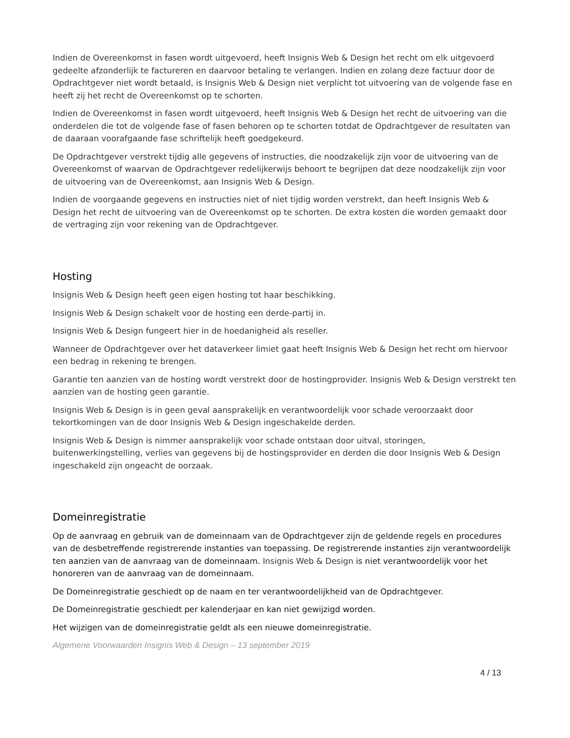Indien de Overeenkomst in fasen wordt uitgevoerd, heeft Insignis Web & Design het recht om elk uitgevoerd gedeelte afzonderlijk te factureren en daarvoor betaling te verlangen. Indien en zolang deze factuur door de Opdrachtgever niet wordt betaald, is Insignis Web & Design niet verplicht tot uitvoering van de volgende fase en heeft zij het recht de Overeenkomst op te schorten.
Indien de Overeenkomst in fasen wordt uitgevoerd, heeft Insignis Web & Design het recht de uitvoering van die onderdelen die tot de volgende fase of fasen behoren op te schorten totdat de Opdrachtgever de resultaten van de daaraan voorafgaande fase schriftelijk heeft goedgekeurd.
De Opdrachtgever verstrekt tijdig alle gegevens of instructies, die noodzakelijk zijn voor de uitvoering van de Overeenkomst of waarvan de Opdrachtgever redelijkerwijs behoort te begrijpen dat deze noodzakelijk zijn voor de uitvoering van de Overeenkomst, aan Insignis Web & Design.
Indien de voorgaande gegevens en instructies niet of niet tijdig worden verstrekt, dan heeft Insignis Web & Design het recht de uitvoering van de Overeenkomst op te schorten. De extra kosten die worden gemaakt door de vertraging zijn voor rekening van de Opdrachtgever.
Hosting
Insignis Web & Design heeft geen eigen hosting tot haar beschikking.
Insignis Web & Design schakelt voor de hosting een derde-partij in.
Insignis Web & Design fungeert hier in de hoedanigheid als reseller.
Wanneer de Opdrachtgever over het dataverkeer limiet gaat heeft Insignis Web & Design het recht om hiervoor een bedrag in rekening te brengen.
Garantie ten aanzien van de hosting wordt verstrekt door de hostingprovider. Insignis Web & Design verstrekt ten aanzien van de hosting geen garantie.
Insignis Web & Design is in geen geval aansprakelijk en verantwoordelijk voor schade veroorzaakt door tekortkomingen van de door Insignis Web & Design ingeschakelde derden.
Insignis Web & Design is nimmer aansprakelijk voor schade ontstaan door uitval, storingen, buitenwerkingstelling, verlies van gegevens bij de hostingsprovider en derden die door Insignis Web & Design ingeschakeld zijn ongeacht de oorzaak.
Domeinregistratie
Op de aanvraag en gebruik van de domeinnaam van de Opdrachtgever zijn de geldende regels en procedures van de desbetreffende registrerende instanties van toepassing. De registrerende instanties zijn verantwoordelijk ten aanzien van de aanvraag van de domeinnaam. Insignis Web & Design is niet verantwoordelijk voor het honoreren van de aanvraag van de domeinnaam.
De Domeinregistratie geschiedt op de naam en ter verantwoordelijkheid van de Opdrachtgever.
De Domeinregistratie geschiedt per kalenderjaar en kan niet gewijzigd worden.
Het wijzigen van de domeinregistratie geldt als een nieuwe domeinregistratie.
Algemene Voorwaarden Insignis Web & Design – 13 september 2019
4 / 13